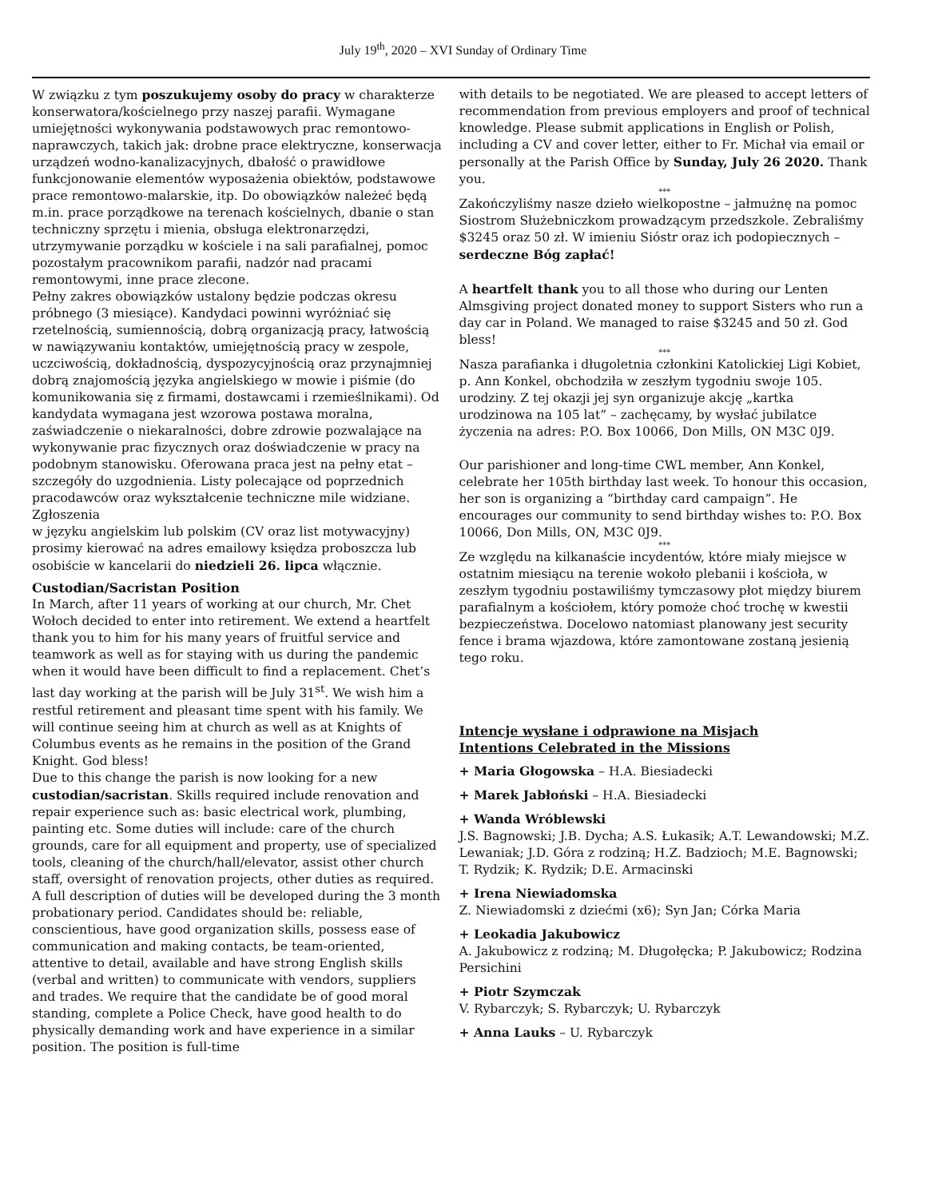July 19<sup>th</sup>, 2020 – XVI Sunday of Ordinary Time
W związku z tym poszukujemy osoby do pracy w charakterze konserwatora/kościelnego przy naszej parafii. Wymagane umiejętności wykonywania podstawowych prac remontowo-naprawczych, takich jak: drobne prace elektryczne, konserwacja urządzeń wodno-kanalizacyjnych, dbałość o prawidłowe funkcjonowanie elementów wyposażenia obiektów, podstawowe prace remontowo-malarskie, itp. Do obowiązków należeć będą m.in. prace porządkowe na terenach kościelnych, dbanie o stan techniczny sprzętu i mienia, obsługa elektronarzędzi, utrzymywanie porządku w kościele i na sali parafialnej, pomoc pozostałym pracownikom parafii, nadzór nad pracami remontowymi, inne prace zlecone.
Pełny zakres obowiązków ustalony będzie podczas okresu próbnego (3 miesiące). Kandydaci powinni wyróżniać się rzetelnością, sumiennością, dobrą organizacją pracy, łatwością w nawiązywaniu kontaktów, umiejętnością pracy w zespole, uczciwością, dokładnością, dyspozycyjnością oraz przynajmniej dobrą znajomością języka angielskiego w mowie i piśmie (do komunikowania się z firmami, dostawcami i rzemieślnikami). Od kandydata wymagana jest wzorowa postawa moralna, zaświadczenie o niekaralności, dobre zdrowie pozwalające na wykonywanie prac fizycznych oraz doświadczenie w pracy na podobnym stanowisku. Oferowana praca jest na pełny etat – szczegóły do uzgodnienia. Listy polecające od poprzednich pracodawców oraz wykształcenie techniczne mile widziane. Zgłoszenia
w języku angielskim lub polskim (CV oraz list motywacyjny) prosimy kierować na adres emailowy księdza proboszcza lub osobiście w kancelarii do niedzieli 26. lipca włącznie.
Custodian/Sacristan Position
In March, after 11 years of working at our church, Mr. Chet Wołoch decided to enter into retirement. We extend a heartfelt thank you to him for his many years of fruitful service and teamwork as well as for staying with us during the pandemic when it would have been difficult to find a replacement. Chet’s last day working at the parish will be July 31<sup>st</sup>. We wish him a restful retirement and pleasant time spent with his family. We will continue seeing him at church as well as at Knights of Columbus events as he remains in the position of the Grand Knight. God bless!
Due to this change the parish is now looking for a new custodian/sacristan. Skills required include renovation and repair experience such as: basic electrical work, plumbing, painting etc. Some duties will include: care of the church grounds, care for all equipment and property, use of specialized tools, cleaning of the church/hall/elevator, assist other church staff, oversight of renovation projects, other duties as required.
A full description of duties will be developed during the 3 month probationary period. Candidates should be: reliable, conscientious, have good organization skills, possess ease of communication and making contacts, be team-oriented, attentive to detail, available and have strong English skills (verbal and written) to communicate with vendors, suppliers and trades. We require that the candidate be of good moral standing, complete a Police Check, have good health to do physically demanding work and have experience in a similar position. The position is full-time
with details to be negotiated. We are pleased to accept letters of recommendation from previous employers and proof of technical knowledge. Please submit applications in English or Polish, including a CV and cover letter, either to Fr. Michał via email or personally at the Parish Office by Sunday, July 26 2020. Thank you.
***
Zakończyliśmy nasze dzieło wielkopostne – jałmużnę na pomoc Siostrom Służebniczkom prowadzącym przedszkole. Zebraliśmy $3245 oraz 50 zł. W imieniu Sióstr oraz ich podopiecznych – serdeczne Bóg zapłać!
A heartfelt thank you to all those who during our Lenten Almsgiving project donated money to support Sisters who run a day car in Poland. We managed to raise $3245 and 50 zł. God bless!
***
Nasza parafianka i długoletnia członkini Katolickiej Ligi Kobiet, p. Ann Konkel, obchodziła w zeszłym tygodniu swoje 105. urodziny. Z tej okazji jej syn organizuje akcję „kartka urodzinowa na 105 lat” – zachęcamy, by wysłać jubilatce życzenia na adres: P.O. Box 10066, Don Mills, ON M3C 0J9.
Our parishioner and long-time CWL member, Ann Konkel, celebrate her 105th birthday last week. To honour this occasion, her son is organizing a “birthday card campaign”. He encourages our community to send birthday wishes to: P.O. Box 10066, Don Mills, ON, M3C 0J9.
***
Ze względu na kilkanaście incydentów, które miały miejsce w ostatnim miesiącu na terenie wokoło plebanii i kościoła, w zeszłym tygodniu postawiliśmy tymczasowy płot między biurem parafialnym a kościołem, który pomoże choć trochę w kwestii bezpieczeństwa. Docelowo natomiast planowany jest security fence i brama wjazdowa, które zamontowane zostaną jesienią tego roku.
Intencje wysłane i odprawione na Misjach
Intentions Celebrated in the Missions
+ Maria Głogowska – H.A. Biesiadecki
+ Marek Jabłoński – H.A. Biesiadecki
+ Wanda Wróblewski
J.S. Bagnowski; J.B. Dycha; A.S. Łukasik; A.T. Lewandowski; M.Z. Lewaniak; J.D. Góra z rodziną; H.Z. Badzioch; M.E. Bagnowski; T. Rydzik; K. Rydzik; D.E. Armacinski
+ Irena Niewiadomska
Z. Niewiadomski z dziećmi (x6); Syn Jan; Córka Maria
+ Leokadia Jakubowicz
A. Jakubowicz z rodziną; M. Długołęcka; P. Jakubowicz; Rodzina Persichini
+ Piotr Szymczak
V. Rybarczyk; S. Rybarczyk; U. Rybarczyk
+ Anna Lauks – U. Rybarczyk